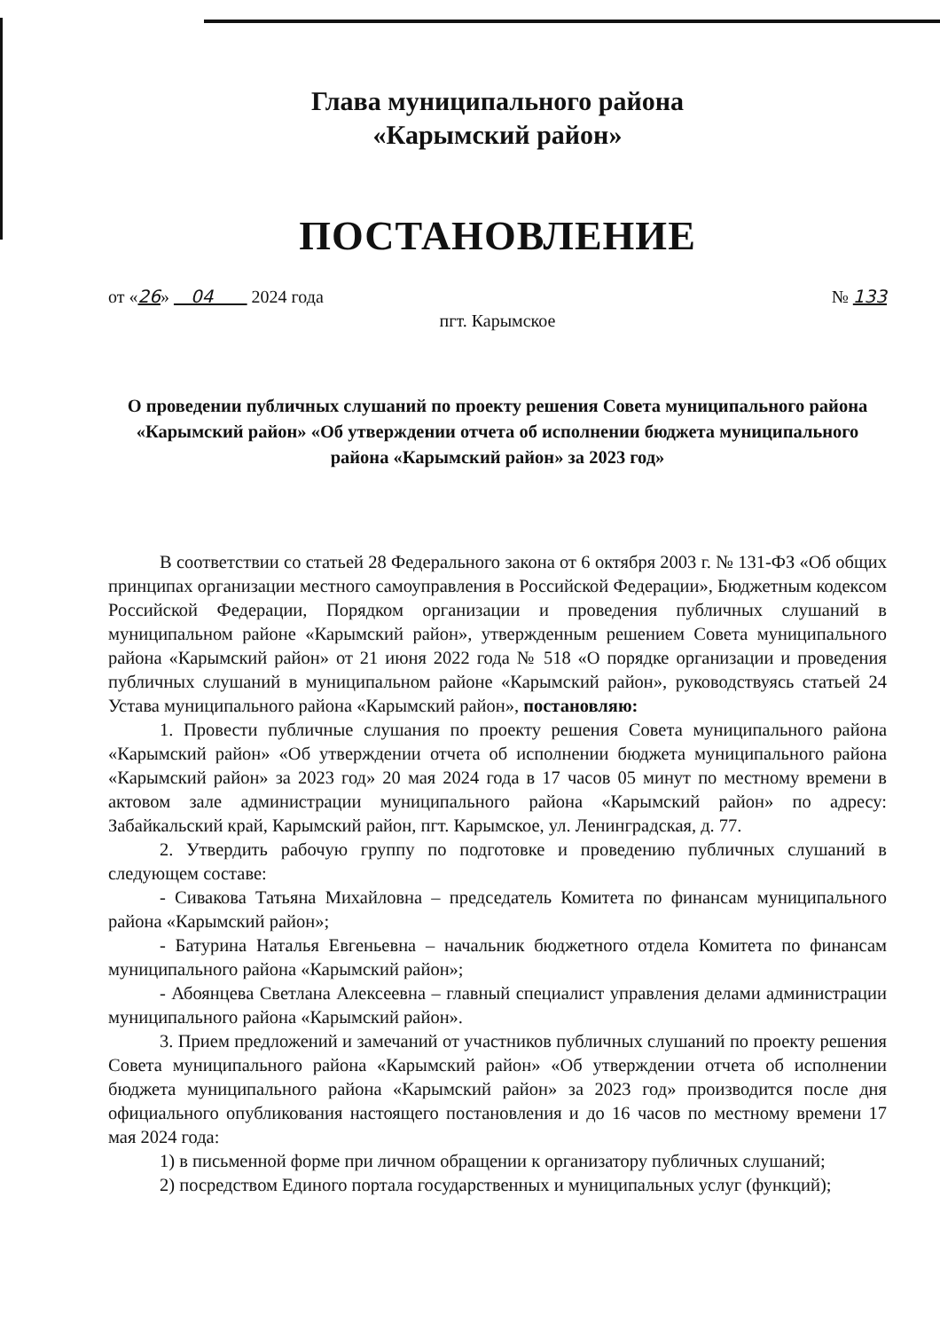Глава муниципального района
«Карымский район»
ПОСТАНОВЛЕНИЕ
от «26» 04 2024 года № 133
пгт. Карымское
О проведении публичных слушаний по проекту решения Совета муниципального района «Карымский район» «Об утверждении отчета об исполнении бюджета муниципального района «Карымский район» за 2023 год»
В соответствии со статьей 28 Федерального закона от 6 октября 2003 г. № 131-ФЗ «Об общих принципах организации местного самоуправления в Российской Федерации», Бюджетным кодексом Российской Федерации, Порядком организации и проведения публичных слушаний в муниципальном районе «Карымский район», утвержденным решением Совета муниципального района «Карымский район» от 21 июня 2022 года № 518 «О порядке организации и проведения публичных слушаний в муниципальном районе «Карымский район», руководствуясь статьей 24 Устава муниципального района «Карымский район», постановляю:
1. Провести публичные слушания по проекту решения Совета муниципального района «Карымский район» «Об утверждении отчета об исполнении бюджета муниципального района «Карымский район» за 2023 год» 20 мая 2024 года в 17 часов 05 минут по местному времени в актовом зале администрации муниципального района «Карымский район» по адресу: Забайкальский край, Карымский район, пгт. Карымское, ул. Ленинградская, д. 77.
2. Утвердить рабочую группу по подготовке и проведению публичных слушаний в следующем составе:
- Сивакова Татьяна Михайловна – председатель Комитета по финансам муниципального района «Карымский район»;
- Батурина Наталья Евгеньевна – начальник бюджетного отдела Комитета по финансам муниципального района «Карымский район»;
- Абоянцева Светлана Алексеевна – главный специалист управления делами администрации муниципального района «Карымский район».
3. Прием предложений и замечаний от участников публичных слушаний по проекту решения Совета муниципального района «Карымский район» «Об утверждении отчета об исполнении бюджета муниципального района «Карымский район» за 2023 год» производится после дня официального опубликования настоящего постановления и до 16 часов по местному времени 17 мая 2024 года:
1) в письменной форме при личном обращении к организатору публичных слушаний;
2) посредством Единого портала государственных и муниципальных услуг (функций);